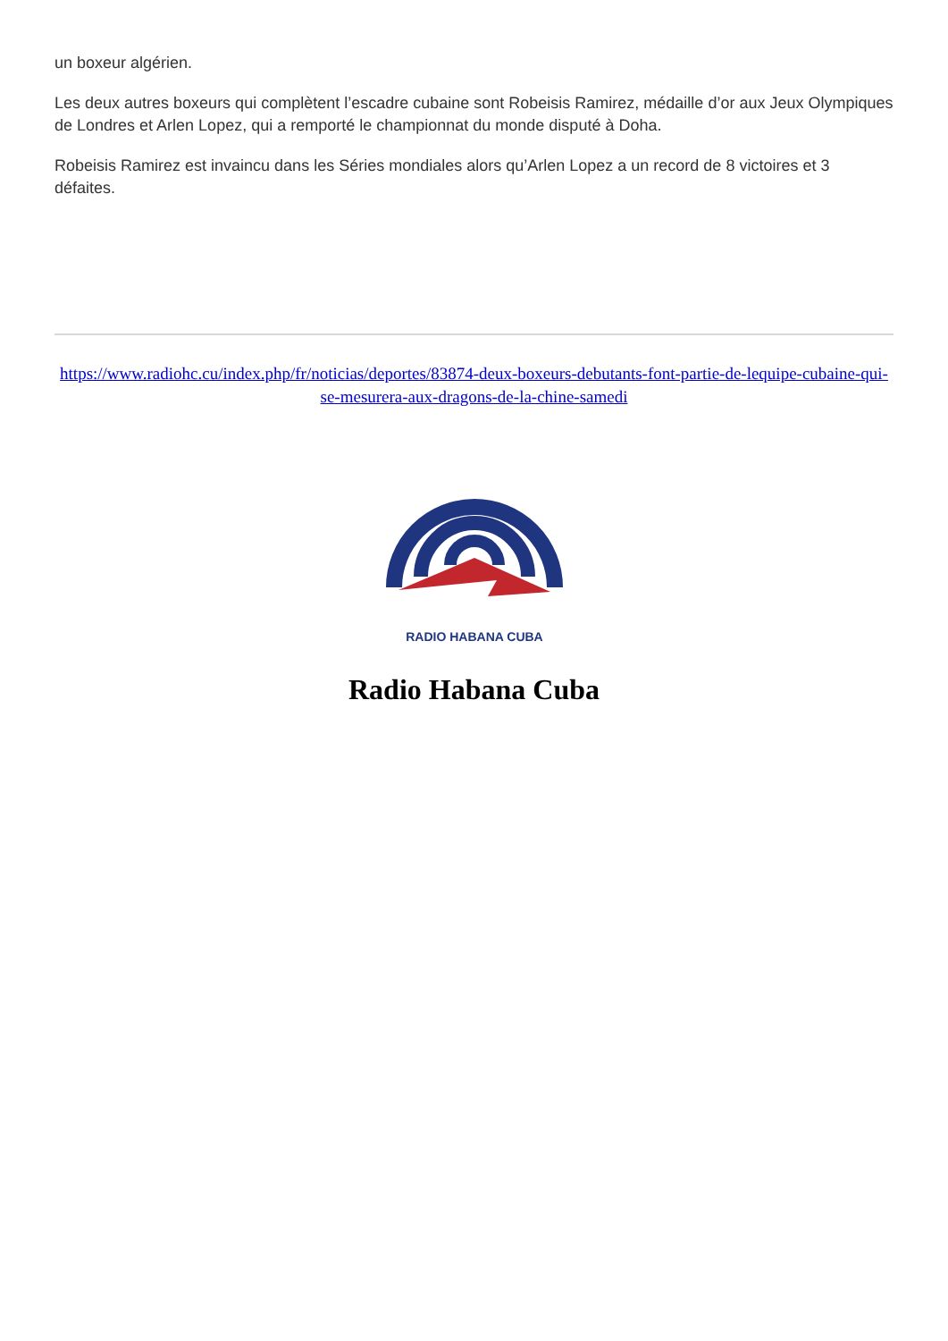un boxeur algérien.
Les deux autres boxeurs qui complètent l’escadre cubaine sont Robeisis Ramirez, médaille d’or aux Jeux Olympiques de Londres et Arlen Lopez, qui a remporté le championnat du monde disputé à Doha.
Robeisis Ramirez est invaincu dans les Séries mondiales alors qu’Arlen Lopez a un record de 8 victoires et 3 défaites.
https://www.radiohc.cu/index.php/fr/noticias/deportes/83874-deux-boxeurs-debutants-font-partie-de-lequipe-cubaine-qui-se-mesurera-aux-dragons-de-la-chine-samedi
RADIO HABANA CUBA
Radio Habana Cuba